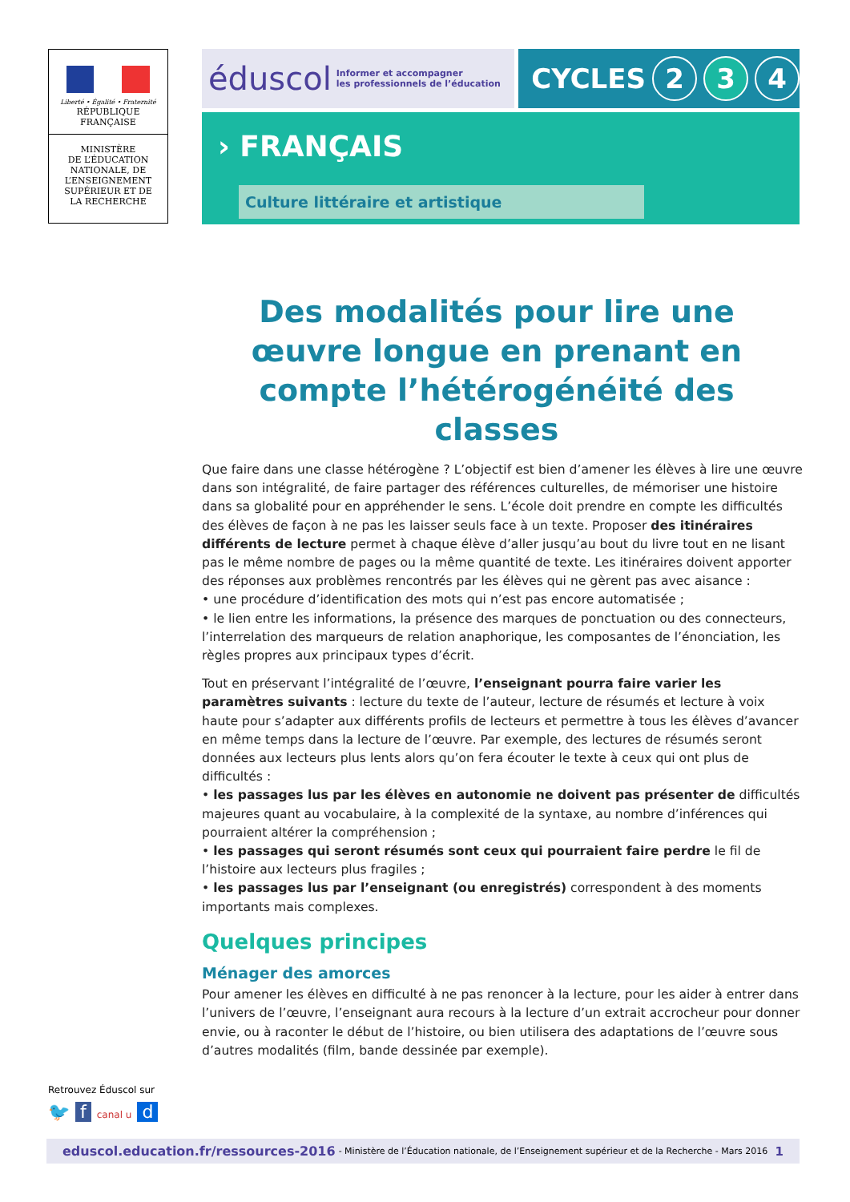Liberté • Égalité • Fraternité
RÉPUBLIQUE FRANÇAISE
MINISTÈRE
DE L’ÉDUCATION
NATIONALE, DE
L’ENSEIGNEMENT
SUPÉRIEUR ET DE
LA RECHERCHE
éduscol Informer et accompagner
les professionnels de l’éducation
CYCLES 2 3 4
› FRANÇAIS
Culture littéraire et artistique
Des modalités pour lire une œuvre longue en prenant en compte l’hétérogénéité des classes
Que faire dans une classe hétérogène ? L’objectif est bien d’amener les élèves à lire une œuvre dans son intégralité, de faire partager des références culturelles, de mémoriser une histoire dans sa globalité pour en appréhender le sens. L’école doit prendre en compte les difficultés des élèves de façon à ne pas les laisser seuls face à un texte. Proposer des itinéraires différents de lecture permet à chaque élève d’aller jusqu’au bout du livre tout en ne lisant pas le même nombre de pages ou la même quantité de texte. Les itinéraires doivent apporter des réponses aux problèmes rencontrés par les élèves qui ne gèrent pas avec aisance :
• une procédure d’identification des mots qui n’est pas encore automatisée ;
• le lien entre les informations, la présence des marques de ponctuation ou des connecteurs, l’interrelation des marqueurs de relation anaphorique, les composantes de l’énonciation, les règles propres aux principaux types d’écrit.
Tout en préservant l’intégralité de l’œuvre, l’enseignant pourra faire varier les paramètres suivants : lecture du texte de l’auteur, lecture de résumés et lecture à voix haute pour s’adapter aux différents profils de lecteurs et permettre à tous les élèves d’avancer en même temps dans la lecture de l’œuvre. Par exemple, des lectures de résumés seront données aux lecteurs plus lents alors qu’on fera écouter le texte à ceux qui ont plus de difficultés :
• les passages lus par les élèves en autonomie ne doivent pas présenter de difficultés majeures quant au vocabulaire, à la complexité de la syntaxe, au nombre d’inférences qui pourraient altérer la compréhension ;
• les passages qui seront résumés sont ceux qui pourraient faire perdre le fil de l’histoire aux lecteurs plus fragiles ;
• les passages lus par l’enseignant (ou enregistrés) correspondent à des moments importants mais complexes.
Quelques principes
Ménager des amorces
Pour amener les élèves en difficulté à ne pas renoncer à la lecture, pour les aider à entrer dans l’univers de l’œuvre, l’enseignant aura recours à la lecture d’un extrait accrocheur pour donner envie, ou à raconter le début de l’histoire, ou bien utilisera des adaptations de l’œuvre sous d’autres modalités (film, bande dessinée par exemple).
Retrouvez Éduscol sur
🐦 f canal u d
eduscol.education.fr/ressources-2016 - Ministère de l’Éducation nationale, de l’Enseignement supérieur et de la Recherche - Mars 2016 1